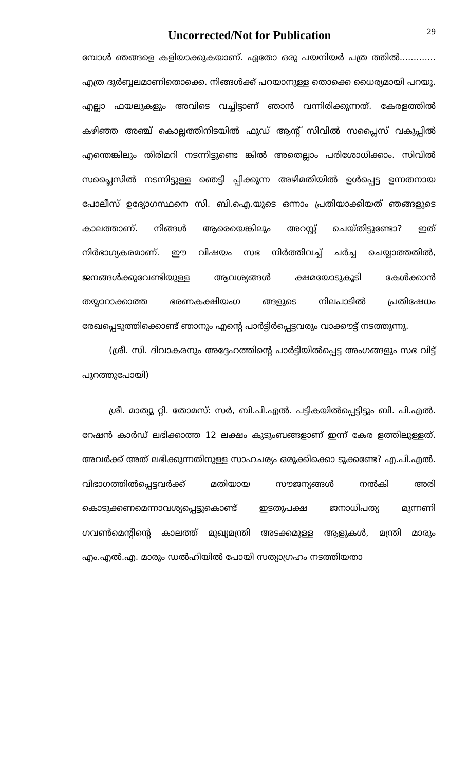Uncorrected/Not for Publication
29
മ്പോൾ ഞങ്ങളെ കളിയാക്കുകയാണ്. ഏതോ ഒരു പയനിയർ പത്ര ത്തിൽ............. എത്ര ദുർബ്ബലമാണിതൊക്കെ. നിങ്ങൾക്ക് പറയാനുള്ള തൊക്കെ ധൈര്യമായി പറയൂ. എല്ലാ ഫയലുകളും അവിടെ വച്ചിട്ടാണ് ഞാൻ വന്നിരിക്കുന്നത്. കേരളത്തിൽ കഴിഞ്ഞ അഞ്ച് കൊല്ലത്തിനിടയിൽ ഫുഡ് ആന്റ് സിവിൽ സപ്ലൈസ് വകുപ്പിൽ എന്തെങ്കിലും തിരിമറി നടന്നിട്ടുണ്ടെ ങ്കിൽ അതെല്ലാം പരിശോധിക്കാം. സിവിൽ സപ്ലൈസിൽ നടന്നിട്ടുള്ള ഞെട്ടി പ്പിക്കുന്ന അഴിമതിയിൽ ഉൾപ്പെട്ട ഉന്നതനായ പോലീസ് ഉദ്യോഗസ്ഥനെ സി. ബി.ഐ.യുടെ ഒന്നാം പ്രതിയാക്കിയത് ഞങ്ങളുടെ കാലത്താണ്. നിങ്ങൾ ആരെയെങ്കിലും അറസ്റ്റ് ചെയ്തിട്ടുണ്ടോ? ഇത് നിർഭാഗ്യകരമാണ്. ഈ വിഷയം സഭ നിർത്തിവച്ച് ചർച്ച ചെയ്യാത്തതിൽ, ജനങ്ങൾക്കുവേണ്ടിയുള്ള ആവശ്യങ്ങൾ ക്ഷമയോടുകൂടി കേൾക്കാൻ തയ്യാറാക്കാത്ത ഭരണകക്ഷിയംഗ ങ്ങളുടെ നിലപാടിൽ പ്രതിഷേധം രേഖപ്പെടുത്തിക്കൊണ്ട് ഞാനും എന്റെ പാർട്ടിർപ്പെട്ടവരും വാക്കൗട്ട് നടത്തുന്നു.
(ശ്രീ. സി. ദിവാകരനും അദ്ദേഹത്തിന്റെ പാർട്ടിയിൽപ്പെട്ട അംഗങ്ങളും സഭ വിട്ട് പുറത്തുപോയി)
ശ്രീ. മാത്യു റ്റി. തോമസ്: സർ, ബി.പി.എൽ. പട്ടികയിൽപ്പെട്ടിട്ടും ബി. പി.എൽ. റേഷൻ കാർഡ് ലഭിക്കാത്ത 12 ലക്ഷം കുടുംബങ്ങളാണ് ഇന്ന് കേര ളത്തിലുള്ളത്. അവർക്ക് അത് ലഭിക്കുന്നതിനുള്ള സാഹചര്യം ഒരുക്കിക്കൊ ടുക്കണ്ടേ? എ.പി.എൽ. വിഭാഗത്തിൽപ്പെട്ടവർക്ക് മതിയായ സൗജന്യങ്ങൾ നൽകി അരി കൊടുക്കണമെന്നാവശ്യപ്പെട്ടുകൊണ്ട് ഇടതുപക്ഷ ജനാധിപത്യ മുന്നണി ഗവൺമെന്റിന്റെ കാലത്ത് മുഖ്യമന്ത്രി അടക്കമുള്ള ആളുകൾ, മന്ത്രി മാരും എം.എൽ.എ. മാരും ഡൽഹിയിൽ പോയി സത്യാഗ്രഹം നടത്തിയതാ